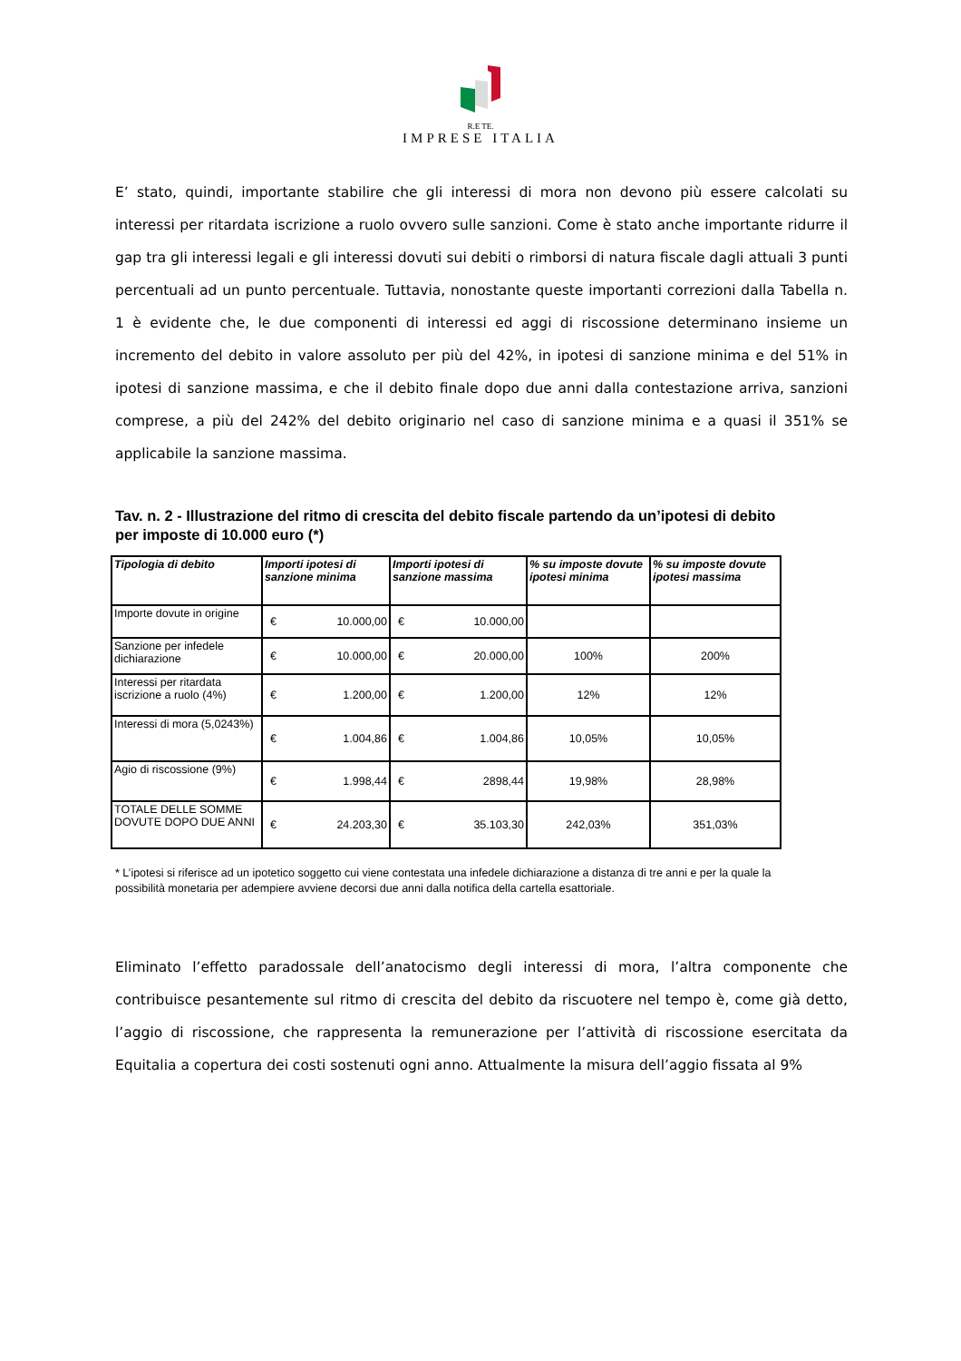R.E TE.
IMPRESE ITALIA
E’ stato, quindi, importante stabilire che gli interessi di mora non devono più essere calcolati su interessi per ritardata iscrizione a ruolo ovvero sulle sanzioni. Come è stato anche importante ridurre il gap tra gli interessi legali e gli interessi dovuti sui debiti o rimborsi di natura fiscale dagli attuali 3 punti percentuali ad un punto percentuale. Tuttavia, nonostante queste importanti correzioni dalla Tabella n. 1 è evidente che, le due componenti di interessi ed aggi di riscossione determinano insieme un incremento del debito in valore assoluto per più del 42%, in ipotesi di sanzione minima e del 51% in ipotesi di sanzione massima, e che il debito finale dopo due anni dalla contestazione arriva, sanzioni comprese, a più del 242% del debito originario nel caso di sanzione minima e a quasi il 351% se applicabile la sanzione massima.
Tav. n. 2 - Illustrazione del ritmo di crescita del debito fiscale partendo da un’ipotesi di debito per imposte di 10.000 euro (*)
| Tipologia di debito | Importi ipotesi di sanzione minima | Importi ipotesi di sanzione massima | % su imposte dovute ipotesi minima | % su imposte dovute ipotesi massima |
| --- | --- | --- | --- | --- |
| Importe dovute in origine | € 10.000,00 | € 10.000,00 | | |
| Sanzione per infedele dichiarazione | € 10.000,00 | € 20.000,00 | 100% | 200% |
| Interessi per ritardata iscrizione a ruolo (4%) | € 1.200,00 | € 1.200,00 | 12% | 12% |
| Interessi di mora (5,0243%) | € 1.004,86 | € 1.004,86 | 10,05% | 10,05% |
| Agio di riscossione (9%) | € 1.998,44 | € 2898,44 | 19,98% | 28,98% |
| TOTALE DELLE SOMME DOVUTE DOPO DUE ANNI | € 24.203,30 | € 35.103,30 | 242,03% | 351,03% |
* L’ipotesi si riferisce ad un ipotetico soggetto cui viene contestata una infedele dichiarazione a distanza di tre anni e per la quale la possibilità monetaria per adempiere avviene decorsi due anni dalla notifica della cartella esattoriale.
Eliminato l’effetto paradossale dell’anatocismo degli interessi di mora, l’altra componente che contribuisce pesantemente sul ritmo di crescita del debito da riscuotere nel tempo è, come già detto, l’aggio di riscossione, che rappresenta la remunerazione per l’attività di riscossione esercitata da Equitalia a copertura dei costi sostenuti ogni anno. Attualmente la misura dell’aggio fissata al 9%